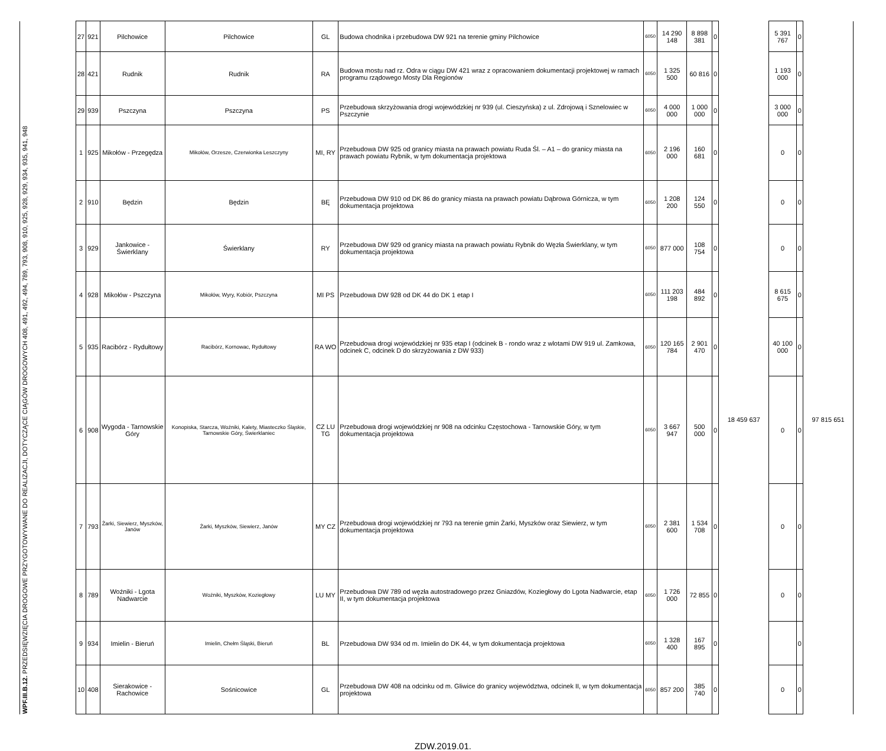| | 27 | 921 | Pilchowice | Pilchowice | GL | Budowa chodnika i przebudowa DW 921 na terenie gminy Pilchowice | 6050 | 14 290 148 | 8 898 381 | 0 | | 5 391 767 | 0 | |
| | 28 | 421 | Rudnik | Rudnik | RA | Budowa mostu nad rz. Odra w ciągu DW 421 wraz z opracowaniem dokumentacji projektowej w ramach programu rządowego Mosty Dla Regionów | 6050 | 1 325 500 | 60 816 | 0 | | 1 193 000 | 0 | |
| | 29 | 939 | Pszczyna | Pszczyna | PS | Przebudowa skrzyżowania drogi wojewódzkiej nr 939 (ul. Cieszyńska) z ul. Zdrojową i Sznelowiec w Pszczynie | 6050 | 4 000 000 | 1 000 000 | 0 | | 3 000 000 | 0 | |
| WPF.III.B.12. PRZEDSIĘWZIĘCIA DROGOWE PRZYGOTOWYWANE DO REALIZACJI, DOTYCZĄCE CIĄGÓW DROGOWYCH 408, 491, 492, 494, 789, 793, 908, 910, 925, 928, 929, 934, 935, 941, 948 | 1 | 925 | Mikołów - Przegędza | Mikołów, Orzesze, Czerwionka Leszczyny | MI, RY | Przebudowa DW 925 od granicy miasta na prawach powiatu Ruda Śl. – A1 – do granicy miasta na prawach powiatu Rybnik, w tym dokumentacja projektowa | 6050 | 2 196 000 | 160 681 | 0 | 18 459 637 | 0 | 0 | 97 815 651 |
| | 2 | 910 | Będzin | Będzin | BĘ | Przebudowa DW 910 od DK 86 do granicy miasta na prawach powiatu Dąbrowa Górnicza, w tym dokumentacja projektowa | 6050 | 1 208 200 | 124 550 | 0 | | 0 | 0 | |
| | 3 | 929 | Jankowice - Świerklany | Świerklany | RY | Przebudowa DW 929 od granicy miasta na prawach powiatu Rybnik do Węzła Świerklany, w tym dokumentacja projektowa | 6050 | 877 000 | 108 754 | 0 | | 0 | 0 | |
| | 4 | 928 | Mikołów - Pszczyna | Mikołów, Wyry, Kobiór, Pszczyna | MI PS | Przebudowa DW 928 od DK 44 do DK 1 etap I | 6050 | 111 203 198 | 484 892 | 0 | | 8 615 675 | 0 | |
| | 5 | 935 | Racibórz - Rydułtowy | Racibórz, Kornowac, Rydułtowy | RA WO | Przebudowa drogi wojewódzkiej nr 935 etap I (odcinek B - rondo wraz z wlotami DW 919 ul. Zamkowa, odcinek C, odcinek D do skrzyżowania z DW 933) | 6050 | 120 165 784 | 2 901 470 | 0 | | 40 100 000 | 0 | |
| | 6 | 908 | Wygoda - Tarnowskie Góry | Konopiska, Starcza, Woźniki, Kalety, Miasteczko Śląskie, Tarnowskie Góry, Świerklaniec | CZ LU TG | Przebudowa drogi wojewódzkiej nr 908 na odcinku Częstochowa - Tarnowskie Góry, w tym dokumentacja projektowa | 6050 | 3 667 947 | 500 000 | 0 | | 0 | 0 | |
| | 7 | 793 | Żarki, Siewierz, Myszków, Janów | Żarki, Myszków, Siewierz, Janów | MY CZ | Przebudowa drogi wojewódzkiej nr 793 na terenie gmin Żarki, Myszków oraz Siewierz, w tym dokumentacja projektowa | 6050 | 2 381 600 | 1 534 708 | 0 | | 0 | 0 | |
| | 8 | 789 | Woźniki - Lgota Nadwarcie | Woźniki, Myszków, Koziegłowy | LU MY | Przebudowa DW 789 od węzła autostradowego przez Gniazdów, Koziegłowy do Lgota Nadwarcie, etap II, w tym dokumentacja projektowa | 6050 | 1 726 000 | 72 855 | 0 | | 0 | 0 | |
| | 9 | 934 | Imielin - Bieruń | Imielin, Chełm Śląski, Bieruń | BL | Przebudowa DW 934 od m. Imielin do DK 44, w tym dokumentacja projektowa | 6050 | 1 328 400 | 167 895 | 0 | | | 0 | |
| | 10 | 408 | Sierakowice - Rachowice | Sośnicowice | GL | Przebudowa DW 408 na odcinku od m. Gliwice do granicy województwa, odcinek II, w tym dokumentacja projektowa | 6050 | 857 200 | 385 740 | 0 | | 0 | 0 | |
ZDW.2019.01.